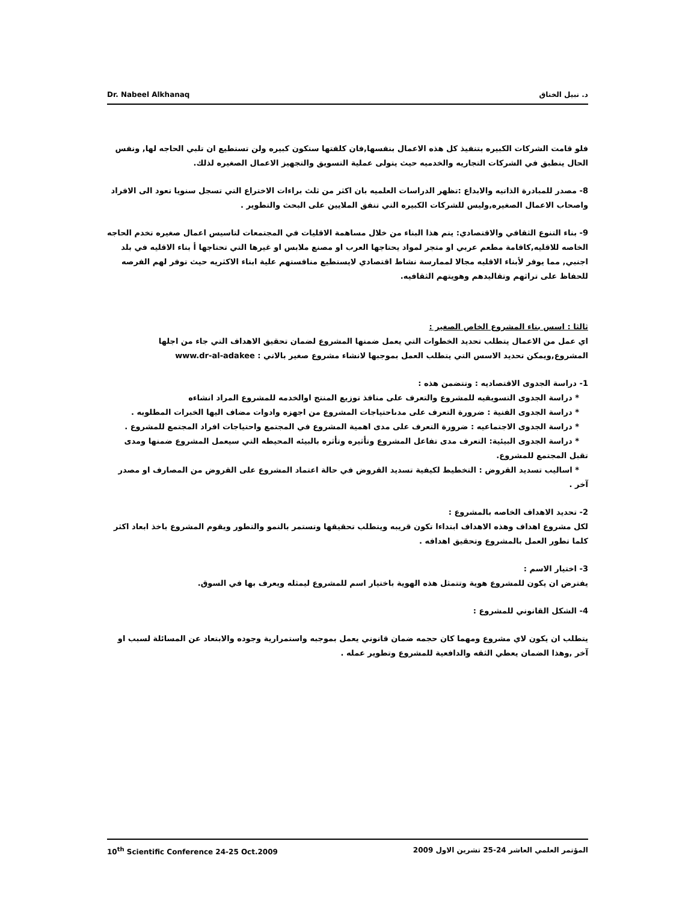Dr. Nabeel Alkhanaq د. نبيل الخناق
فلو قامت الشركات الكبيره بتنفيذ كل هذه الاعمال بنفسها,فان كلفتها ستكون كبيره ولن تستطيع ان تلبي الحاجه لها, ونفس الحال ينطبق في الشركات التجاريه والخدميه حيث يتولى عملية التسويق والتجهيز الاعمال الصغيره لذلك.
8- مصدر للمبادرة الذاتيه والابداع :تظهر الدراسات العلميه بان اكثر من ثلث براءات الاختراع التي تسجل سنويا تعود الى الافراد واصحاب الاعمال الصغيره,وليس للشركات الكبيره التي تنفق الملايين على البحث والتطوير .
9- بناء التنوع الثقافي والاقتصادي: يتم هذا البناء من خلال مساهمة الاقليات في المجتمعات لتاسيس اعمال صغيره تخدم الحاجه الخاصه للاقليه,كاقامة مطعم عربي او متجر لمواد يحتاجها العرب او مصنع ملابس او غيرها التي تحتاجها أ بناء الاقليه في بلد اجنبي, مما يوفر لأبناء الاقليه مجالا لممارسة نشاط اقتصادي لايستطيع منافستهم علية ابناء الاكثريه حيث توفر لهم الفرصه للحفاظ على تراثهم وتقاليدهم وهويتهم الثقافيه.
ثالثا : اسس بناء المشروع الخاص الصغير :
اي عمل من الاعمال يتطلب تحديد الخطوات التي يعمل ضمنها المشروع لضمان تحقيق الاهداف التي جاء من اجلها المشروع,ويمكن تحديد الاسس التي يتطلب العمل بموجبها لانشاء مشروع صغير بالاتي : www.dr-al-adakee
1- دراسة الجدوى الاقتصاديه : وتتضمن هذه :
* دراسة الجدوى التسويقيه للمشروع والتعرف على منافذ توزيع المنتج اوالخدمه للمشروع المراد انشاءه
* دراسة الجدوى الفنية : ضرورة التعرف على مدىاحتياجات المشروع من اجهزه وادوات مضاف اليها الخبرات المطلوبه .
* دراسة الجدوى الاجتماعيه : ضرورة التعرف على مدى اهمية المشروع في المجتمع واحتياجات افراد المجتمع للمشروع .
* دراسة الجدوى البيئية: التعرف مدى تفاعل المشروع وتأثيره وتأثره بالبيئه المحيطه التي سيعمل المشروع ضمنها ومدى تقبل المجتمع للمشروع.
* اساليب تسديد القروض : التخطيط لكيفية تسديد القروض في حالة اعتماد المشروع على القروض من المصارف او مصدر آخر .
2- تحديد الاهداف الخاصه بالمشروع :
لكل مشروع اهداف وهذه الاهداف ابتداءا تكون قريبه ويتطلب تحقيقها وتستمر بالنمو والتطور ويقوم المشروع باخذ ابعاد اكثر كلما تطور العمل بالمشروع وتحقيق اهدافه .
3- اختيار الاسم :
يفترض ان يكون للمشروع هوية وتتمثل هذه الهوية باختيار اسم للمشروع ليمثله ويعرف بها في السوق.
4- الشكل القانوني للمشروع :
يتطلب ان يكون لاي مشروع ومهما كان حجمه ضمان قانوني يعمل بموجبه واستمرارية وجوده والابتعاد عن المسائلة لسبب او آخر ,وهذا الضمان يعطي الثقه والدافعية للمشروع وتطوير عمله .
10<sup>th</sup> Scientific Conference 24-25 Oct.2009 المؤتمر العلمي العاشر 24-25 تشرين الاول 2009